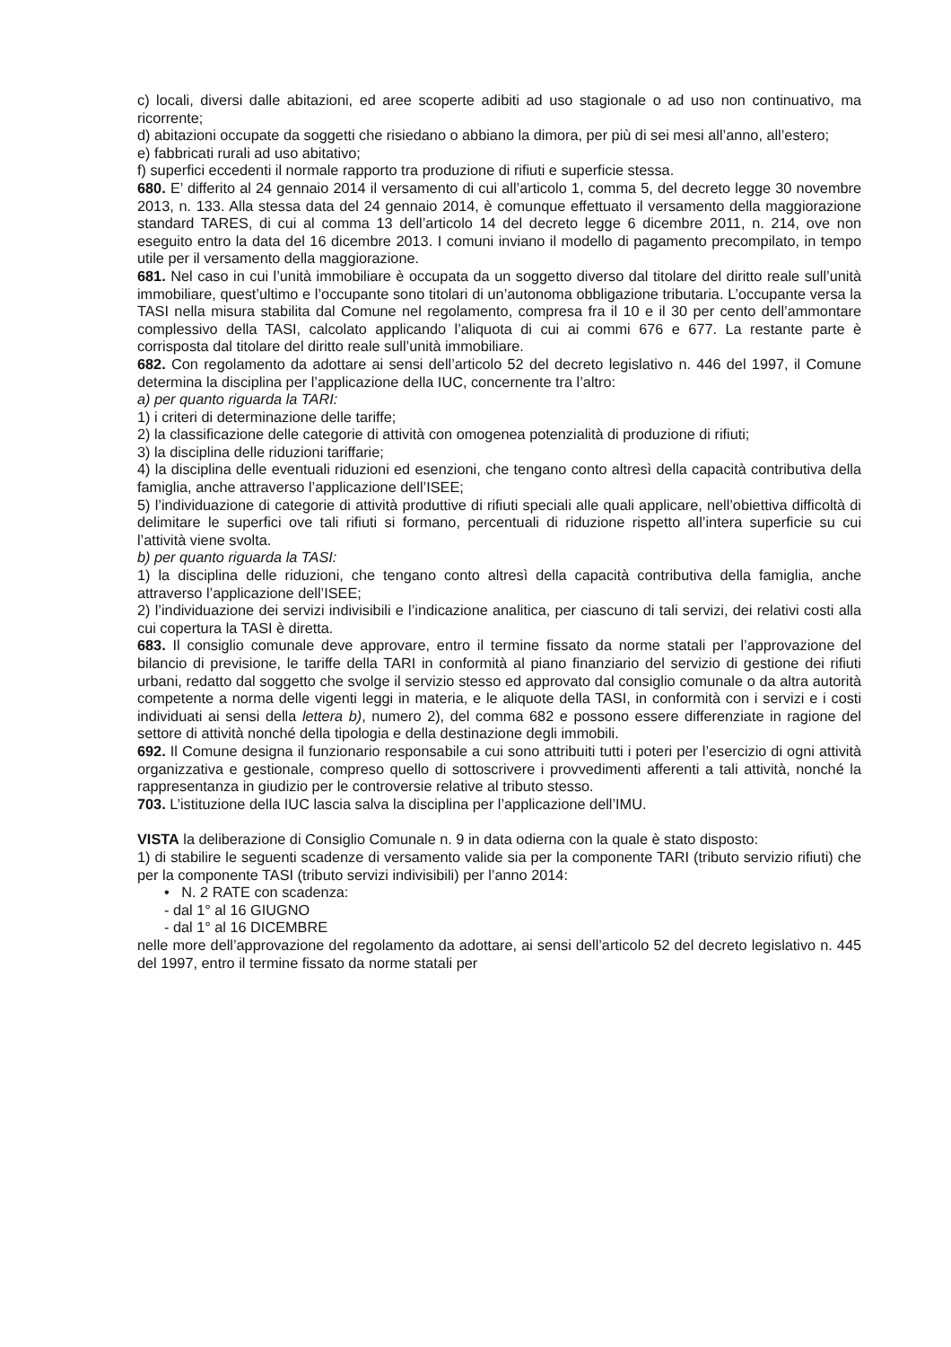c) locali, diversi dalle abitazioni, ed aree scoperte adibiti ad uso stagionale o ad uso non continuativo, ma ricorrente;
d) abitazioni occupate da soggetti che risiedano o abbiano la dimora, per più di sei mesi all’anno, all’estero;
e) fabbricati rurali ad uso abitativo;
f) superfici eccedenti il normale rapporto tra produzione di rifiuti e superficie stessa.
680. E’ differito al 24 gennaio 2014 il versamento di cui all’articolo 1, comma 5, del decreto legge 30 novembre 2013, n. 133. Alla stessa data del 24 gennaio 2014, è comunque effettuato il versamento della maggiorazione standard TARES, di cui al comma 13 dell’articolo 14 del decreto legge 6 dicembre 2011, n. 214, ove non eseguito entro la data del 16 dicembre 2013. I comuni inviano il modello di pagamento precompilato, in tempo utile per il versamento della maggiorazione.
681. Nel caso in cui l’unità immobiliare è occupata da un soggetto diverso dal titolare del diritto reale sull’unità immobiliare, quest’ultimo e l’occupante sono titolari di un’autonoma obbligazione tributaria. L’occupante versa la TASI nella misura stabilita dal Comune nel regolamento, compresa fra il 10 e il 30 per cento dell’ammontare complessivo della TASI, calcolato applicando l’aliquota di cui ai commi 676 e 677. La restante parte è corrisposta dal titolare del diritto reale sull’unità immobiliare.
682. Con regolamento da adottare ai sensi dell’articolo 52 del decreto legislativo n. 446 del 1997, il Comune determina la disciplina per l’applicazione della IUC, concernente tra l’altro:
a) per quanto riguarda la TARI:
1) i criteri di determinazione delle tariffe;
2) la classificazione delle categorie di attività con omogenea potenzialità di produzione di rifiuti;
3) la disciplina delle riduzioni tariffarie;
4) la disciplina delle eventuali riduzioni ed esenzioni, che tengano conto altresì della capacità contributiva della famiglia, anche attraverso l’applicazione dell’ISEE;
5) l’individuazione di categorie di attività produttive di rifiuti speciali alle quali applicare, nell’obiettiva difficoltà di delimitare le superfici ove tali rifiuti si formano, percentuali di riduzione rispetto all’intera superficie su cui l’attività viene svolta.
b) per quanto riguarda la TASI:
1) la disciplina delle riduzioni, che tengano conto altresì della capacità contributiva della famiglia, anche attraverso l’applicazione dell’ISEE;
2) l’individuazione dei servizi indivisibili e l’indicazione analitica, per ciascuno di tali servizi, dei relativi costi alla cui copertura la TASI è diretta.
683. Il consiglio comunale deve approvare, entro il termine fissato da norme statali per l’approvazione del bilancio di previsione, le tariffe della TARI in conformità al piano finanziario del servizio di gestione dei rifiuti urbani, redatto dal soggetto che svolge il servizio stesso ed approvato dal consiglio comunale o da altra autorità competente a norma delle vigenti leggi in materia, e le aliquote della TASI, in conformità con i servizi e i costi individuati ai sensi della lettera b), numero 2), del comma 682 e possono essere differenziate in ragione del settore di attività nonché della tipologia e della destinazione degli immobili.
692. Il Comune designa il funzionario responsabile a cui sono attribuiti tutti i poteri per l’esercizio di ogni attività organizzativa e gestionale, compreso quello di sottoscrivere i provvedimenti afferenti a tali attività, nonché la rappresentanza in giudizio per le controversie relative al tributo stesso.
703. L’istituzione della IUC lascia salva la disciplina per l’applicazione dell’IMU.
VISTA la deliberazione di Consiglio Comunale n. 9 in data odierna con la quale è stato disposto:
1) di stabilire le seguenti scadenze di versamento valide sia per la componente TARI (tributo servizio rifiuti) che per la componente TASI (tributo servizi indivisibili) per l’anno 2014:
• N. 2 RATE con scadenza:
- dal 1° al 16 GIUGNO
- dal 1° al 16 DICEMBRE
nelle more dell’approvazione del regolamento da adottare, ai sensi dell’articolo 52 del decreto legislativo n. 445 del 1997, entro il termine fissato da norme statali per